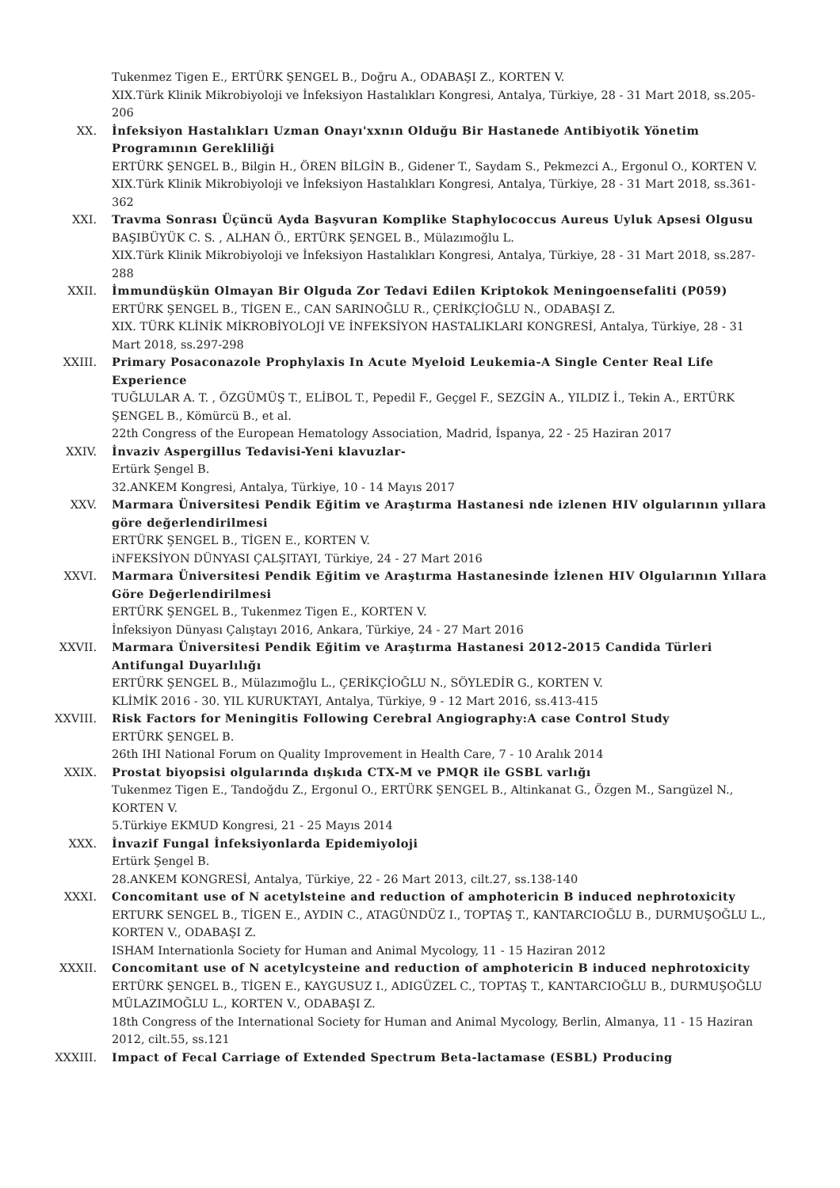Tukenmez Tigen E., ERTÜRK ŞENGEL B., Doğru A., ODABAŞI Z., KORTEN V.
XIX.Türk Klinik Mikrobiyoloji ve İnfeksiyon Hastalıkları Kongresi, Antalya, Türkiye, 28 - 31 Mart 2018, ss.205-206
XX. İnfeksiyon Hastalıkları Uzman Onayı'xxnın Olduğu Bir Hastanede Antibiyotik Yönetim Programının Gerekliliği
ERTÜRK ŞENGEL B., Bilgin H., ÖREN BİLGİN B., Gidener T., Saydam S., Pekmezci A., Ergonul O., KORTEN V.
XIX.Türk Klinik Mikrobiyoloji ve İnfeksiyon Hastalıkları Kongresi, Antalya, Türkiye, 28 - 31 Mart 2018, ss.361-362
XXI. Travma Sonrası Üçüncü Ayda Başvuran Komplike Staphylococcus Aureus Uyluk Apsesi Olgusu
BAŞIBÜYÜK C. S. , ALHAN Ö., ERTÜRK ŞENGEL B., Mülazımoğlu L.
XIX.Türk Klinik Mikrobiyoloji ve İnfeksiyon Hastalıkları Kongresi, Antalya, Türkiye, 28 - 31 Mart 2018, ss.287-288
XXII. İmmundüşkün Olmayan Bir Olguda Zor Tedavi Edilen Kriptokok Meningoensefaliti (P059)
ERTÜRK ŞENGEL B., TİGEN E., CAN SARINOĞLU R., ÇERİKÇİOĞLU N., ODABAŞI Z.
XIX. TÜRK KLİNİK MİKROBİYOLOJİ VE İNFEKSİYON HASTALIKLARI KONGRESİ, Antalya, Türkiye, 28 - 31 Mart 2018, ss.297-298
XXIII. Primary Posaconazole Prophylaxis In Acute Myeloid Leukemia-A Single Center Real Life Experience
TUĞLULAR A. T. , ÖZGÜMÜŞ T., ELİBOL T., Pepedil F., Geçgel F., SEZGİN A., YILDIZ İ., Tekin A., ERTÜRK ŞENGEL B., Kömürcü B., et al.
22th Congress of the European Hematology Association, Madrid, İspanya, 22 - 25 Haziran 2017
XXIV. İnvaziv Aspergillus Tedavisi-Yeni klavuzlar-
Ertürk Şengel B.
32.ANKEM Kongresi, Antalya, Türkiye, 10 - 14 Mayıs 2017
XXV. Marmara Üniversitesi Pendik Eğitim ve Araştırma Hastanesi nde izlenen HIV olgularının yıllara göre değerlendirilmesi
ERTÜRK ŞENGEL B., TİGEN E., KORTEN V.
iNFEKSİYON DÜNYASI ÇALŞITAYI, Türkiye, 24 - 27 Mart 2016
XXVI. Marmara Üniversitesi Pendik Eğitim ve Araştırma Hastanesinde İzlenen HIV Olgularının Yıllara Göre Değerlendirilmesi
ERTÜRK ŞENGEL B., Tukenmez Tigen E., KORTEN V.
İnfeksiyon Dünyası Çalıştayı 2016, Ankara, Türkiye, 24 - 27 Mart 2016
XXVII. Marmara Üniversitesi Pendik Eğitim ve Araştırma Hastanesi 2012-2015 Candida Türleri Antifungal Duyarlılığı
ERTÜRK ŞENGEL B., Mülazımoğlu L., ÇERİKÇİOĞLU N., SÖYLEDİR G., KORTEN V.
KLİMİK 2016 - 30. YIL KURUKTAYI, Antalya, Türkiye, 9 - 12 Mart 2016, ss.413-415
XXVIII. Risk Factors for Meningitis Following Cerebral Angiography:A case Control Study
ERTÜRK ŞENGEL B.
26th IHI National Forum on Quality Improvement in Health Care, 7 - 10 Aralık 2014
XXIX. Prostat biyopsisi olgularında dışkıda CTX-M ve PMQR ile GSBL varlığı
Tukenmez Tigen E., Tandoğdu Z., Ergonul O., ERTÜRK ŞENGEL B., Altinkanat G., Özgen M., Sarıgüzel N., KORTEN V.
5.Türkiye EKMUD Kongresi, 21 - 25 Mayıs 2014
XXX. İnvazif Fungal İnfeksiyonlarda Epidemiyoloji
Ertürk Şengel B.
28.ANKEM KONGRESİ, Antalya, Türkiye, 22 - 26 Mart 2013, cilt.27, ss.138-140
XXXI. Concomitant use of N acetylsteine and reduction of amphotericin B induced nephrotoxicity
ERTURK SENGEL B., TİGEN E., AYDIN C., ATAGÜNDÜZ I., TOPTAŞ T., KANTARCIOĞLU B., DURMUŞOĞLU L., KORTEN V., ODABAŞI Z.
ISHAM Internationla Society for Human and Animal Mycology, 11 - 15 Haziran 2012
XXXII. Concomitant use of N acetylcysteine and reduction of amphotericin B induced nephrotoxicity
ERTÜRK ŞENGEL B., TİGEN E., KAYGUSUZ I., ADIGÜZEL C., TOPTAŞ T., KANTARCIOĞLU B., DURMUŞOĞLU MÜLAZIMOĞLU L., KORTEN V., ODABAŞI Z.
18th Congress of the International Society for Human and Animal Mycology, Berlin, Almanya, 11 - 15 Haziran 2012, cilt.55, ss.121
XXXIII. Impact of Fecal Carriage of Extended Spectrum Beta-lactamase (ESBL) Producing